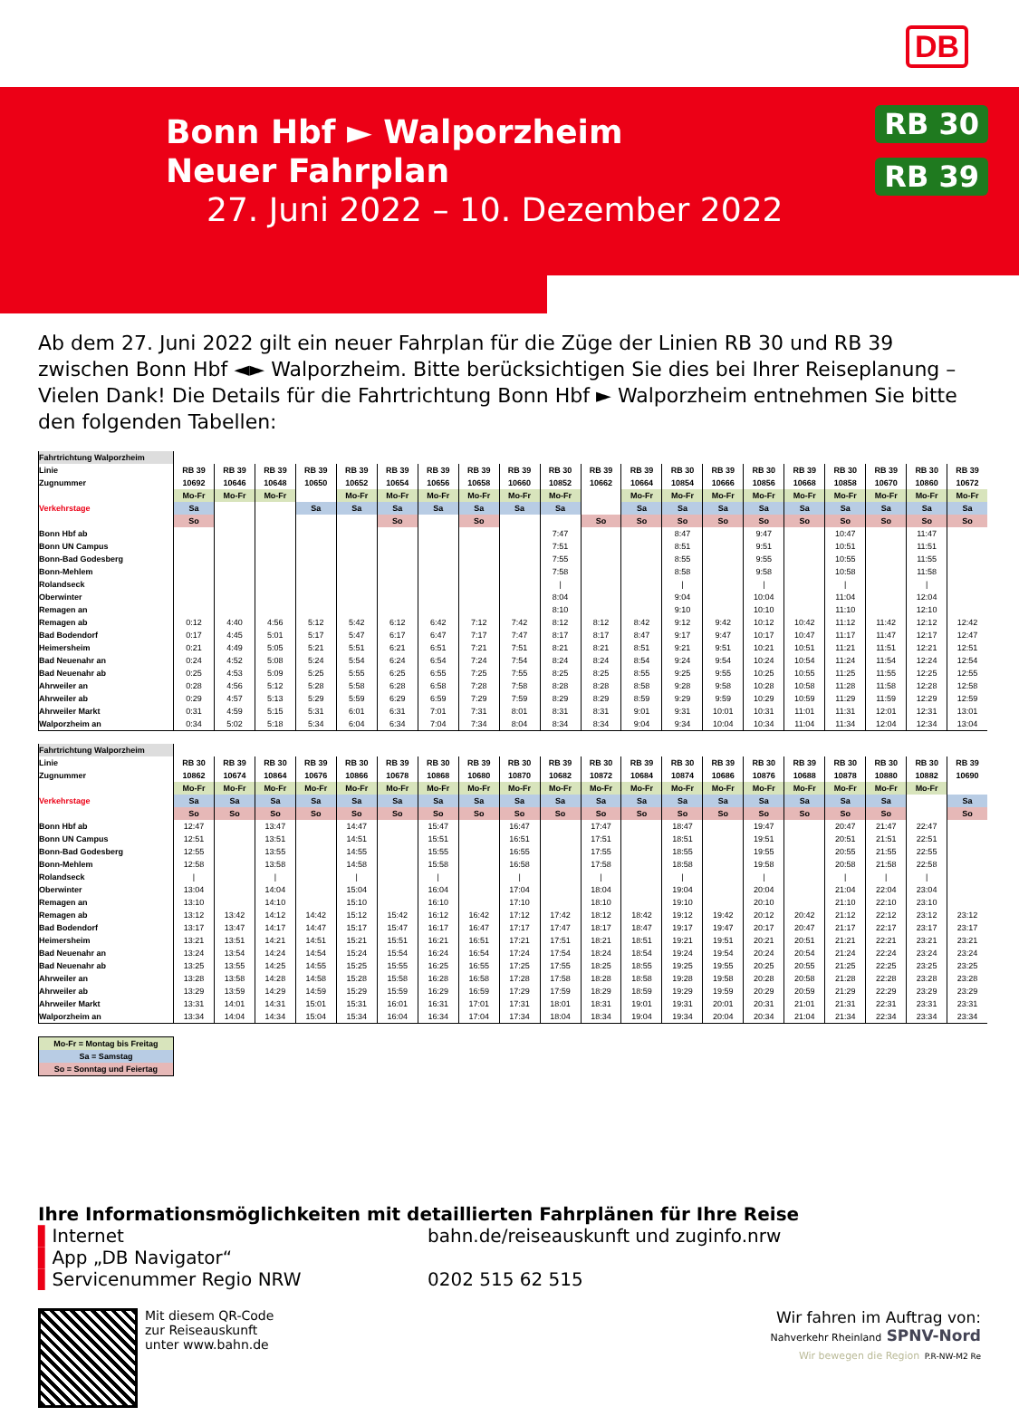DB
Bonn Hbf ► Walporzheim
Neuer Fahrplan
27. Juni 2022 – 10. Dezember 2022
RB 30
RB 39
Ab dem 27. Juni 2022 gilt ein neuer Fahrplan für die Züge der Linien RB 30 und RB 39 zwischen Bonn Hbf ◄► Walporzheim. Bitte berücksichtigen Sie dies bei Ihrer Reiseplanung – Vielen Dank! Die Details für die Fahrtrichtung Bonn Hbf ► Walporzheim entnehmen Sie bitte den folgenden Tabellen:
| Fahrtrichtung Walporzheim | | | | | | | | | | | | | | | | | | | | |
| Linie | RB 39 | RB 39 | RB 39 | RB 39 | RB 39 | RB 39 | RB 39 | RB 39 | RB 39 | RB 30 | RB 39 | RB 39 | RB 30 | RB 39 | RB 30 | RB 39 | RB 30 | RB 39 | RB 30 | RB 39 |
| Zugnummer | 10692 | 10646 | 10648 | 10650 | 10652 | 10654 | 10656 | 10658 | 10660 | 10852 | 10662 | 10664 | 10854 | 10666 | 10856 | 10668 | 10858 | 10670 | 10860 | 10672 |
| Verkehrstage | Mo-Fr | Mo-Fr | Mo-Fr | | Mo-Fr | Mo-Fr | Mo-Fr | Mo-Fr | Mo-Fr | Mo-Fr | | Mo-Fr | Mo-Fr | Mo-Fr | Mo-Fr | Mo-Fr | Mo-Fr | Mo-Fr | Mo-Fr | Mo-Fr |
| | Sa | | | Sa | Sa | Sa | Sa | Sa | Sa | Sa | | Sa | Sa | Sa | Sa | Sa | Sa | Sa | Sa | Sa |
| | So | | | | | So | | So | | | So | So | So | So | So | So | So | So | So | So |
| Bonn Hbf ab | | | | | | | | | | 7:47 | | | 8:47 | | 9:47 | | 10:47 | | 11:47 | |
| Bonn UN Campus | | | | | | | | | | 7:51 | | | 8:51 | | 9:51 | | 10:51 | | 11:51 | |
| Bonn-Bad Godesberg | | | | | | | | | | 7:55 | | | 8:55 | | 9:55 | | 10:55 | | 11:55 | |
| Bonn-Mehlem | | | | | | | | | | 7:58 | | | 8:58 | | 9:58 | | 10:58 | | 11:58 | |
| Rolandseck | | | | | | | | | | / | | | / | | / | | / | | / | |
| Oberwinter | | | | | | | | | | 8:04 | | | 9:04 | | 10:04 | | 11:04 | | 12:04 | |
| Remagen an | | | | | | | | | | 8:10 | | | 9:10 | | 10:10 | | 11:10 | | 12:10 | |
| Remagen ab | 0:12 | 4:40 | 4:56 | 5:12 | 5:42 | 6:12 | 6:42 | 7:12 | 7:42 | 8:12 | 8:12 | 8:42 | 9:12 | 9:42 | 10:12 | 10:42 | 11:12 | 11:42 | 12:12 | 12:42 |
| Bad Bodendorf | 0:17 | 4:45 | 5:01 | 5:17 | 5:47 | 6:17 | 6:47 | 7:17 | 7:47 | 8:17 | 8:17 | 8:47 | 9:17 | 9:47 | 10:17 | 10:47 | 11:17 | 11:47 | 12:17 | 12:47 |
| Heimersheim | 0:21 | 4:49 | 5:05 | 5:21 | 5:51 | 6:21 | 6:51 | 7:21 | 7:51 | 8:21 | 8:21 | 8:51 | 9:21 | 9:51 | 10:21 | 10:51 | 11:21 | 11:51 | 12:21 | 12:51 |
| Bad Neuenahr an | 0:24 | 4:52 | 5:08 | 5:24 | 5:54 | 6:24 | 6:54 | 7:24 | 7:54 | 8:24 | 8:24 | 8:54 | 9:24 | 9:54 | 10:24 | 10:54 | 11:24 | 11:54 | 12:24 | 12:54 |
| Bad Neuenahr ab | 0:25 | 4:53 | 5:09 | 5:25 | 5:55 | 6:25 | 6:55 | 7:25 | 7:55 | 8:25 | 8:25 | 8:55 | 9:25 | 9:55 | 10:25 | 10:55 | 11:25 | 11:55 | 12:25 | 12:55 |
| Ahrweiler an | 0:28 | 4:56 | 5:12 | 5:28 | 5:58 | 6:28 | 6:58 | 7:28 | 7:58 | 8:28 | 8:28 | 8:58 | 9:28 | 9:58 | 10:28 | 10:58 | 11:28 | 11:58 | 12:28 | 12:58 |
| Ahrweiler ab | 0:29 | 4:57 | 5:13 | 5:29 | 5:59 | 6:29 | 6:59 | 7:29 | 7:59 | 8:29 | 8:29 | 8:59 | 9:29 | 9:59 | 10:29 | 10:59 | 11:29 | 11:59 | 12:29 | 12:59 |
| Ahrweiler Markt | 0:31 | 4:59 | 5:15 | 5:31 | 6:01 | 6:31 | 7:01 | 7:31 | 8:01 | 8:31 | 8:31 | 9:01 | 9:31 | 10:01 | 10:31 | 11:01 | 11:31 | 12:01 | 12:31 | 13:01 |
| Walporzheim an | 0:34 | 5:02 | 5:18 | 5:34 | 6:04 | 6:34 | 7:04 | 7:34 | 8:04 | 8:34 | 8:34 | 9:04 | 9:34 | 10:04 | 10:34 | 11:04 | 11:34 | 12:04 | 12:34 | 13:04 |
| Fahrtrichtung Walporzheim | | | | | | | | | | | | | | | | | | | | |
| Linie | RB 30 | RB 39 | RB 30 | RB 39 | RB 30 | RB 39 | RB 30 | RB 39 | RB 30 | RB 39 | RB 30 | RB 39 | RB 30 | RB 39 | RB 30 | RB 39 | RB 30 | RB 30 | RB 30 | RB 39 |
| Zugnummer | 10862 | 10674 | 10864 | 10676 | 10866 | 10678 | 10868 | 10680 | 10870 | 10682 | 10872 | 10684 | 10874 | 10686 | 10876 | 10688 | 10878 | 10880 | 10882 | 10690 |
| Verkehrstage | Mo-Fr | Mo-Fr | Mo-Fr | Mo-Fr | Mo-Fr | Mo-Fr | Mo-Fr | Mo-Fr | Mo-Fr | Mo-Fr | Mo-Fr | Mo-Fr | Mo-Fr | Mo-Fr | Mo-Fr | Mo-Fr | Mo-Fr | Mo-Fr | Mo-Fr | |
| | Sa | Sa | Sa | Sa | Sa | Sa | Sa | Sa | Sa | Sa | Sa | Sa | Sa | Sa | Sa | Sa | Sa | Sa | | Sa |
| | So | So | So | So | So | So | So | So | So | So | So | So | So | So | So | So | So | So | | So |
| Bonn Hbf ab | 12:47 | | 13:47 | | 14:47 | | 15:47 | | 16:47 | | 17:47 | | 18:47 | | 19:47 | | 20:47 | 21:47 | 22:47 | |
| Bonn UN Campus | 12:51 | | 13:51 | | 14:51 | | 15:51 | | 16:51 | | 17:51 | | 18:51 | | 19:51 | | 20:51 | 21:51 | 22:51 | |
| Bonn-Bad Godesberg | 12:55 | | 13:55 | | 14:55 | | 15:55 | | 16:55 | | 17:55 | | 18:55 | | 19:55 | | 20:55 | 21:55 | 22:55 | |
| Bonn-Mehlem | 12:58 | | 13:58 | | 14:58 | | 15:58 | | 16:58 | | 17:58 | | 18:58 | | 19:58 | | 20:58 | 21:58 | 22:58 | |
| Rolandseck | / | | / | | / | | / | | / | | / | | / | | / | | / | / | / | |
| Oberwinter | 13:04 | | 14:04 | | 15:04 | | 16:04 | | 17:04 | | 18:04 | | 19:04 | | 20:04 | | 21:04 | 22:04 | 23:04 | |
| Remagen an | 13:10 | | 14:10 | | 15:10 | | 16:10 | | 17:10 | | 18:10 | | 19:10 | | 20:10 | | 21:10 | 22:10 | 23:10 | |
| Remagen ab | 13:12 | 13:42 | 14:12 | 14:42 | 15:12 | 15:42 | 16:12 | 16:42 | 17:12 | 17:42 | 18:12 | 18:42 | 19:12 | 19:42 | 20:12 | 20:42 | 21:12 | 22:12 | 23:12 | 23:12 |
| Bad Bodendorf | 13:17 | 13:47 | 14:17 | 14:47 | 15:17 | 15:47 | 16:17 | 16:47 | 17:17 | 17:47 | 18:17 | 18:47 | 19:17 | 19:47 | 20:17 | 20:47 | 21:17 | 22:17 | 23:17 | 23:17 |
| Heimersheim | 13:21 | 13:51 | 14:21 | 14:51 | 15:21 | 15:51 | 16:21 | 16:51 | 17:21 | 17:51 | 18:21 | 18:51 | 19:21 | 19:51 | 20:21 | 20:51 | 21:21 | 22:21 | 23:21 | 23:21 |
| Bad Neuenahr an | 13:24 | 13:54 | 14:24 | 14:54 | 15:24 | 15:54 | 16:24 | 16:54 | 17:24 | 17:54 | 18:24 | 18:54 | 19:24 | 19:54 | 20:24 | 20:54 | 21:24 | 22:24 | 23:24 | 23:24 |
| Bad Neuenahr ab | 13:25 | 13:55 | 14:25 | 14:55 | 15:25 | 15:55 | 16:25 | 16:55 | 17:25 | 17:55 | 18:25 | 18:55 | 19:25 | 19:55 | 20:25 | 20:55 | 21:25 | 22:25 | 23:25 | 23:25 |
| Ahrweiler an | 13:28 | 13:58 | 14:28 | 14:58 | 15:28 | 15:58 | 16:28 | 16:58 | 17:28 | 17:58 | 18:28 | 18:58 | 19:28 | 19:58 | 20:28 | 20:58 | 21:28 | 22:28 | 23:28 | 23:28 |
| Ahrweiler ab | 13:29 | 13:59 | 14:29 | 14:59 | 15:29 | 15:59 | 16:29 | 16:59 | 17:29 | 17:59 | 18:29 | 18:59 | 19:29 | 19:59 | 20:29 | 20:59 | 21:29 | 22:29 | 23:29 | 23:29 |
| Ahrweiler Markt | 13:31 | 14:01 | 14:31 | 15:01 | 15:31 | 16:01 | 16:31 | 17:01 | 17:31 | 18:01 | 18:31 | 19:01 | 19:31 | 20:01 | 20:31 | 21:01 | 21:31 | 22:31 | 23:31 | 23:31 |
| Walporzheim an | 13:34 | 14:04 | 14:34 | 15:04 | 15:34 | 16:04 | 16:34 | 17:04 | 17:34 | 18:04 | 18:34 | 19:04 | 19:34 | 20:04 | 20:34 | 21:04 | 21:34 | 22:34 | 23:34 | 23:34 |
| Mo-Fr = Montag bis Freitag |
| Sa = Samstag |
| So = Sonntag und Feiertag |
Ihre Informationsmöglichkeiten mit detaillierten Fahrplänen für Ihre Reise
▌Internet bahn.de/reiseauskunft und zuginfo.nrw
▌App „DB Navigator“
▌Servicenummer Regio NRW 0202 515 62 515
Mit diesem QR-Code
zur Reiseauskunft
unter www.bahn.de
Wir fahren im Auftrag von:
Nahverkehr Rheinland SPNV-Nord
Wir bewegen die Region P.R-NW-M2 Re